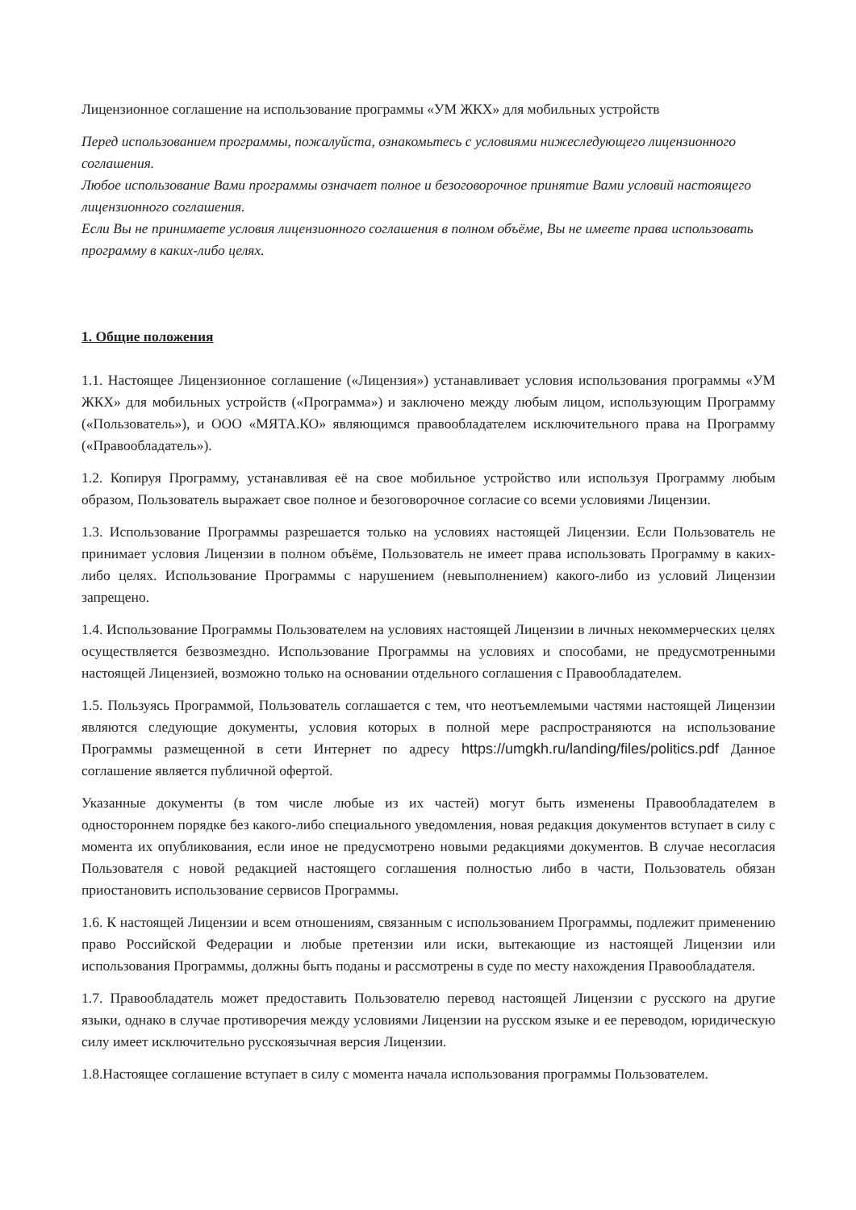Лицензионное соглашение на использование программы «УМ ЖКХ» для мобильных устройств
Перед использованием программы, пожалуйста, ознакомьтесь с условиями нижеследующего лицензионного соглашения.
Любое использование Вами программы означает полное и безоговорочное принятие Вами условий настоящего лицензионного соглашения.
Если Вы не принимаете условия лицензионного соглашения в полном объёме, Вы не имеете права использовать программу в каких-либо целях.
1. Общие положения
1.1. Настоящее Лицензионное соглашение («Лицензия») устанавливает условия использования программы «УМ ЖКХ» для мобильных устройств («Программа») и заключено между любым лицом, использующим Программу («Пользователь»), и ООО «МЯТА.КО» являющимся правообладателем исключительного права на Программу («Правообладатель»).
1.2. Копируя Программу, устанавливая её на свое мобильное устройство или используя Программу любым образом, Пользователь выражает свое полное и безоговорочное согласие со всеми условиями Лицензии.
1.3. Использование Программы разрешается только на условиях настоящей Лицензии. Если Пользователь не принимает условия Лицензии в полном объёме, Пользователь не имеет права использовать Программу в каких-либо целях. Использование Программы с нарушением (невыполнением) какого-либо из условий Лицензии запрещено.
1.4. Использование Программы Пользователем на условиях настоящей Лицензии в личных некоммерческих целях осуществляется безвозмездно. Использование Программы на условиях и способами, не предусмотренными настоящей Лицензией, возможно только на основании отдельного соглашения с Правообладателем.
1.5. Пользуясь Программой, Пользователь соглашается с тем, что неотъемлемыми частями настоящей Лицензии являются следующие документы, условия которых в полной мере распространяются на использование Программы размещенной в сети Интернет по адресу https://umgkh.ru/landing/files/politics.pdf Данное соглашение является публичной офертой.
Указанные документы (в том числе любые из их частей) могут быть изменены Правообладателем в одностороннем порядке без какого-либо специального уведомления, новая редакция документов вступает в силу с момента их опубликования, если иное не предусмотрено новыми редакциями документов. В случае несогласия Пользователя с новой редакцией настоящего соглашения полностью либо в части, Пользователь обязан приостановить использование сервисов Программы.
1.6. К настоящей Лицензии и всем отношениям, связанным с использованием Программы, подлежит применению право Российской Федерации и любые претензии или иски, вытекающие из настоящей Лицензии или использования Программы, должны быть поданы и рассмотрены в суде по месту нахождения Правообладателя.
1.7. Правообладатель может предоставить Пользователю перевод настоящей Лицензии с русского на другие языки, однако в случае противоречия между условиями Лицензии на русском языке и ее переводом, юридическую силу имеет исключительно русскоязычная версия Лицензии.
1.8.Настоящее соглашение вступает в силу с момента начала использования программы Пользователем.